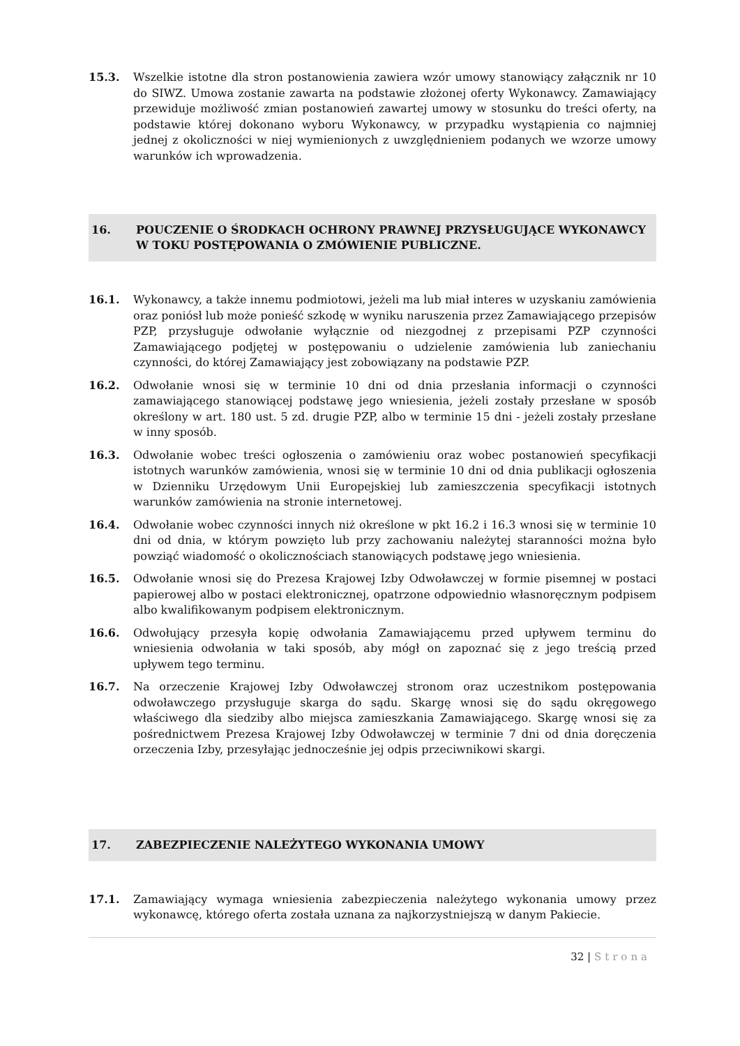15.3. Wszelkie istotne dla stron postanowienia zawiera wzór umowy stanowiący załącznik nr 10 do SIWZ. Umowa zostanie zawarta na podstawie złożonej oferty Wykonawcy. Zamawiający przewiduje możliwość zmian postanowień zawartej umowy w stosunku do treści oferty, na podstawie której dokonano wyboru Wykonawcy, w przypadku wystąpienia co najmniej jednej z okoliczności w niej wymienionych z uwzględnieniem podanych we wzorze umowy warunków ich wprowadzenia.
16. POUCZENIE O ŚRODKACH OCHRONY PRAWNEJ PRZYSŁUGUJĄCE WYKONAWCY W TOKU POSTĘPOWANIA O ZMÓWIENIE PUBLICZNE.
16.1. Wykonawcy, a także innemu podmiotowi, jeżeli ma lub miał interes w uzyskaniu zamówienia oraz poniósł lub może ponieść szkodę w wyniku naruszenia przez Zamawiającego przepisów PZP, przysługuje odwołanie wyłącznie od niezgodnej z przepisami PZP czynności Zamawiającego podjętej w postępowaniu o udzielenie zamówienia lub zaniechaniu czynności, do której Zamawiający jest zobowiązany na podstawie PZP.
16.2. Odwołanie wnosi się w terminie 10 dni od dnia przesłania informacji o czynności zamawiającego stanowiącej podstawę jego wniesienia, jeżeli zostały przesłane w sposób określony w art. 180 ust. 5 zd. drugie PZP, albo w terminie 15 dni - jeżeli zostały przesłane w inny sposób.
16.3. Odwołanie wobec treści ogłoszenia o zamówieniu oraz wobec postanowień specyfikacji istotnych warunków zamówienia, wnosi się w terminie 10 dni od dnia publikacji ogłoszenia w Dzienniku Urzędowym Unii Europejskiej lub zamieszczenia specyfikacji istotnych warunków zamówienia na stronie internetowej.
16.4. Odwołanie wobec czynności innych niż określone w pkt 16.2 i 16.3 wnosi się w terminie 10 dni od dnia, w którym powzięto lub przy zachowaniu należytej staranności można było powziąć wiadomość o okolicznościach stanowiących podstawę jego wniesienia.
16.5. Odwołanie wnosi się do Prezesa Krajowej Izby Odwoławczej w formie pisemnej w postaci papierowej albo w postaci elektronicznej, opatrzone odpowiednio własnoręcznym podpisem albo kwalifikowanym podpisem elektronicznym.
16.6. Odwołujący przesyła kopię odwołania Zamawiającemu przed upływem terminu do wniesienia odwołania w taki sposób, aby mógł on zapoznać się z jego treścią przed upływem tego terminu.
16.7. Na orzeczenie Krajowej Izby Odwoławczej stronom oraz uczestnikom postępowania odwoławczego przysługuje skarga do sądu. Skargę wnosi się do sądu okręgowego właściwego dla siedziby albo miejsca zamieszkania Zamawiającego. Skargę wnosi się za pośrednictwem Prezesa Krajowej Izby Odwoławczej w terminie 7 dni od dnia doręczenia orzeczenia Izby, przesyłając jednocześnie jej odpis przeciwnikowi skargi.
17. ZABEZPIECZENIE NALEŻYTEGO WYKONANIA UMOWY
17.1. Zamawiający wymaga wniesienia zabezpieczenia należytego wykonania umowy przez wykonawcę, którego oferta została uznana za najkorzystniejszą w danym Pakiecie.
32 | Strona